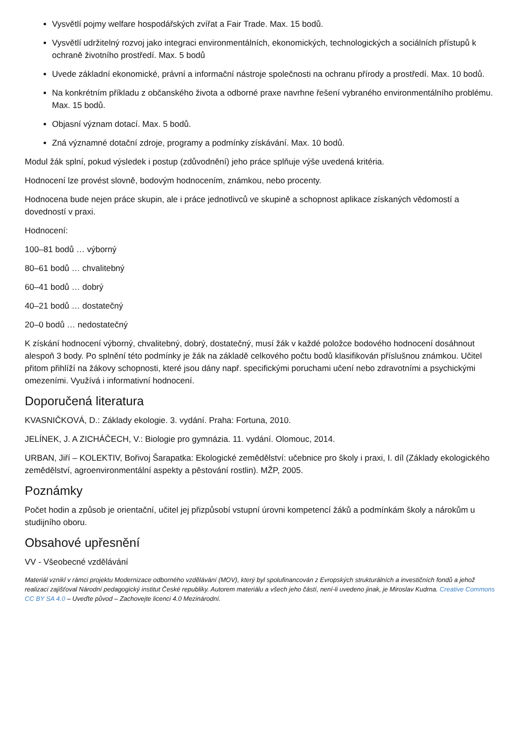Vysvětlí pojmy welfare hospodářských zvířat a Fair Trade. Max. 15 bodů.
Vysvětlí udržitelný rozvoj jako integraci environmentálních, ekonomických, technologických a sociálních přístupů k ochraně životního prostředí. Max. 5 bodů
Uvede základní ekonomické, právní a informační nástroje společnosti na ochranu přírody a prostředí. Max. 10 bodů.
Na konkrétním příkladu z občanského života a odborné praxe navrhne řešení vybraného environmentálního problému. Max. 15 bodů.
Objasní význam dotací. Max. 5 bodů.
Zná významné dotační zdroje, programy a podmínky získávání. Max. 10 bodů.
Modul žák splní, pokud výsledek i postup (zdůvodnění) jeho práce splňuje výše uvedená kritéria.
Hodnocení lze provést slovně, bodovým hodnocením, známkou, nebo procenty.
Hodnocena bude nejen práce skupin, ale i práce jednotlivců ve skupině a schopnost aplikace získaných vědomostí a dovedností v praxi.
Hodnocení:
100–81 bodů … výborný
80–61 bodů … chvalitebný
60–41 bodů … dobrý
40–21 bodů … dostatečný
20–0 bodů … nedostatečný
K získání hodnocení výborný, chvalitebný, dobrý, dostatečný, musí žák v každé položce bodového hodnocení dosáhnout alespoň 3 body. Po splnění této podmínky je žák na základě celkového počtu bodů klasifikován příslušnou známkou. Učitel přitom přihlíží na žákovy schopnosti, které jsou dány např. specifickými poruchami učení nebo zdravotními a psychickými omezeními. Využívá i informativní hodnocení.
Doporučená literatura
KVASNIČKOVÁ, D.: Základy ekologie. 3. vydání. Praha: Fortuna, 2010.
JELÍNEK, J. A ZICHÁČECH, V.: Biologie pro gymnázia. 11. vydání. Olomouc, 2014.
URBAN, Jiří – KOLEKTIV, Bořivoj Šarapatka: Ekologické zemědělství: učebnice pro školy i praxi, I. díl (Základy ekologického zemědělství, agroenvironmentální aspekty a pěstování rostlin). MŽP, 2005.
Poznámky
Počet hodin a způsob je orientační, učitel jej přizpůsobí vstupní úrovni kompetencí žáků a podmínkám školy a nárokům u studijního oboru.
Obsahové upřesnění
VV - Všeobecné vzdělávání
Materiál vznikl v rámci projektu Modernizace odborného vzdělávání (MOV), který byl spolufinancován z Evropských strukturálních a investičních fondů a jehož realizaci zajišťoval Národní pedagogický institut České republiky. Autorem materiálu a všech jeho částí, není-li uvedeno jinak, je Miroslav Kudrna. Creative Commons CC BY SA 4.0 – Uveďte původ – Zachovejte licenci 4.0 Mezinárodní.